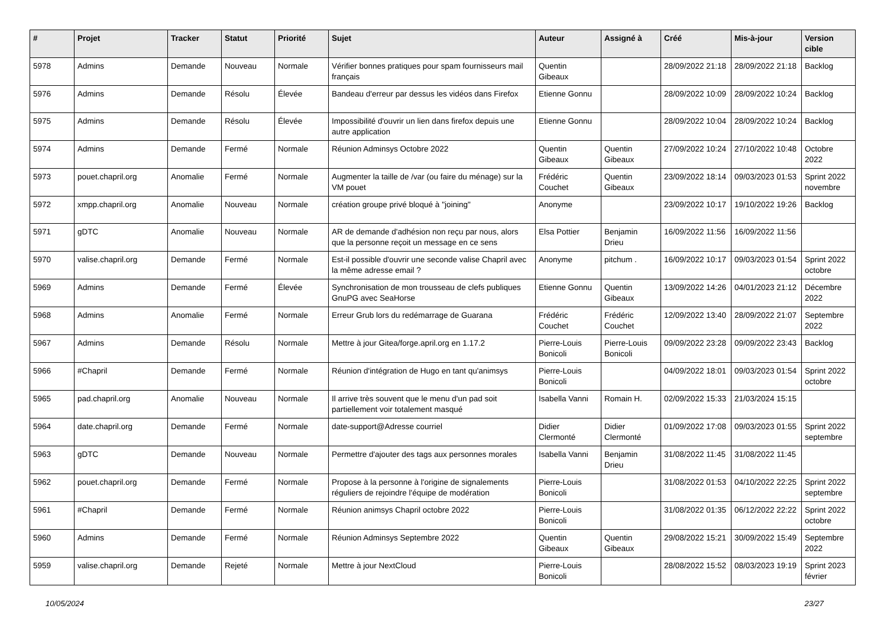| # | Projet | Tracker | Statut | Priorité | Sujet | Auteur | Assigné à | Créé | Mis-à-jour | Version cible |
| --- | --- | --- | --- | --- | --- | --- | --- | --- | --- | --- |
| 5978 | Admins | Demande | Nouveau | Normale | Vérifier bonnes pratiques pour spam fournisseurs mail français | Quentin Gibeaux | | 28/09/2022 21:18 | 28/09/2022 21:18 | Backlog |
| 5976 | Admins | Demande | Résolu | Élevée | Bandeau d'erreur par dessus les vidéos dans Firefox | Etienne Gonnu | | 28/09/2022 10:09 | 28/09/2022 10:24 | Backlog |
| 5975 | Admins | Demande | Résolu | Élevée | Impossibilité d'ouvrir un lien dans firefox depuis une autre application | Etienne Gonnu | | 28/09/2022 10:04 | 28/09/2022 10:24 | Backlog |
| 5974 | Admins | Demande | Fermé | Normale | Réunion Adminsys Octobre 2022 | Quentin Gibeaux | Quentin Gibeaux | 27/09/2022 10:24 | 27/10/2022 10:48 | Octobre 2022 |
| 5973 | pouet.chapril.org | Anomalie | Fermé | Normale | Augmenter la taille de /var (ou faire du ménage) sur la VM pouet | Frédéric Couchet | Quentin Gibeaux | 23/09/2022 18:14 | 09/03/2023 01:53 | Sprint 2022 novembre |
| 5972 | xmpp.chapril.org | Anomalie | Nouveau | Normale | création groupe privé bloqué à "joining" | Anonyme | | 23/09/2022 10:17 | 19/10/2022 19:26 | Backlog |
| 5971 | gDTC | Anomalie | Nouveau | Normale | AR de demande d'adhésion non reçu par nous, alors que la personne reçoit un message en ce sens | Elsa Pottier | Benjamin Drieu | 16/09/2022 11:56 | 16/09/2022 11:56 | |
| 5970 | valise.chapril.org | Demande | Fermé | Normale | Est-il possible d'ouvrir une seconde valise Chapril avec la même adresse email ? | Anonyme | pitchum . | 16/09/2022 10:17 | 09/03/2023 01:54 | Sprint 2022 octobre |
| 5969 | Admins | Demande | Fermé | Élevée | Synchronisation de mon trousseau de clefs publiques GnuPG avec SeaHorse | Etienne Gonnu | Quentin Gibeaux | 13/09/2022 14:26 | 04/01/2023 21:12 | Décembre 2022 |
| 5968 | Admins | Anomalie | Fermé | Normale | Erreur Grub lors du redémarrage de Guarana | Frédéric Couchet | Frédéric Couchet | 12/09/2022 13:40 | 28/09/2022 21:07 | Septembre 2022 |
| 5967 | Admins | Demande | Résolu | Normale | Mettre à jour Gitea/forge.april.org en 1.17.2 | Pierre-Louis Bonicoli | Pierre-Louis Bonicoli | 09/09/2022 23:28 | 09/09/2022 23:43 | Backlog |
| 5966 | #Chapril | Demande | Fermé | Normale | Réunion d'intégration de Hugo en tant qu'animsys | Pierre-Louis Bonicoli | | 04/09/2022 18:01 | 09/03/2023 01:54 | Sprint 2022 octobre |
| 5965 | pad.chapril.org | Anomalie | Nouveau | Normale | Il arrive très souvent que le menu d'un pad soit partiellement voir totalement masqué | Isabella Vanni | Romain H. | 02/09/2022 15:33 | 21/03/2024 15:15 | |
| 5964 | date.chapril.org | Demande | Fermé | Normale | date-support@Adresse courriel | Didier Clermonté | Didier Clermonté | 01/09/2022 17:08 | 09/03/2023 01:55 | Sprint 2022 septembre |
| 5963 | gDTC | Demande | Nouveau | Normale | Permettre d'ajouter des tags aux personnes morales | Isabella Vanni | Benjamin Drieu | 31/08/2022 11:45 | 31/08/2022 11:45 | |
| 5962 | pouet.chapril.org | Demande | Fermé | Normale | Propose à la personne à l'origine de signalements réguliers de rejoindre l'équipe de modération | Pierre-Louis Bonicoli | | 31/08/2022 01:53 | 04/10/2022 22:25 | Sprint 2022 septembre |
| 5961 | #Chapril | Demande | Fermé | Normale | Réunion animsys Chapril octobre 2022 | Pierre-Louis Bonicoli | | 31/08/2022 01:35 | 06/12/2022 22:22 | Sprint 2022 octobre |
| 5960 | Admins | Demande | Fermé | Normale | Réunion Adminsys Septembre 2022 | Quentin Gibeaux | Quentin Gibeaux | 29/08/2022 15:21 | 30/09/2022 15:49 | Septembre 2022 |
| 5959 | valise.chapril.org | Demande | Rejeté | Normale | Mettre à jour NextCloud | Pierre-Louis Bonicoli | | 28/08/2022 15:52 | 08/03/2023 19:19 | Sprint 2023 février |
10/05/2024 23/27